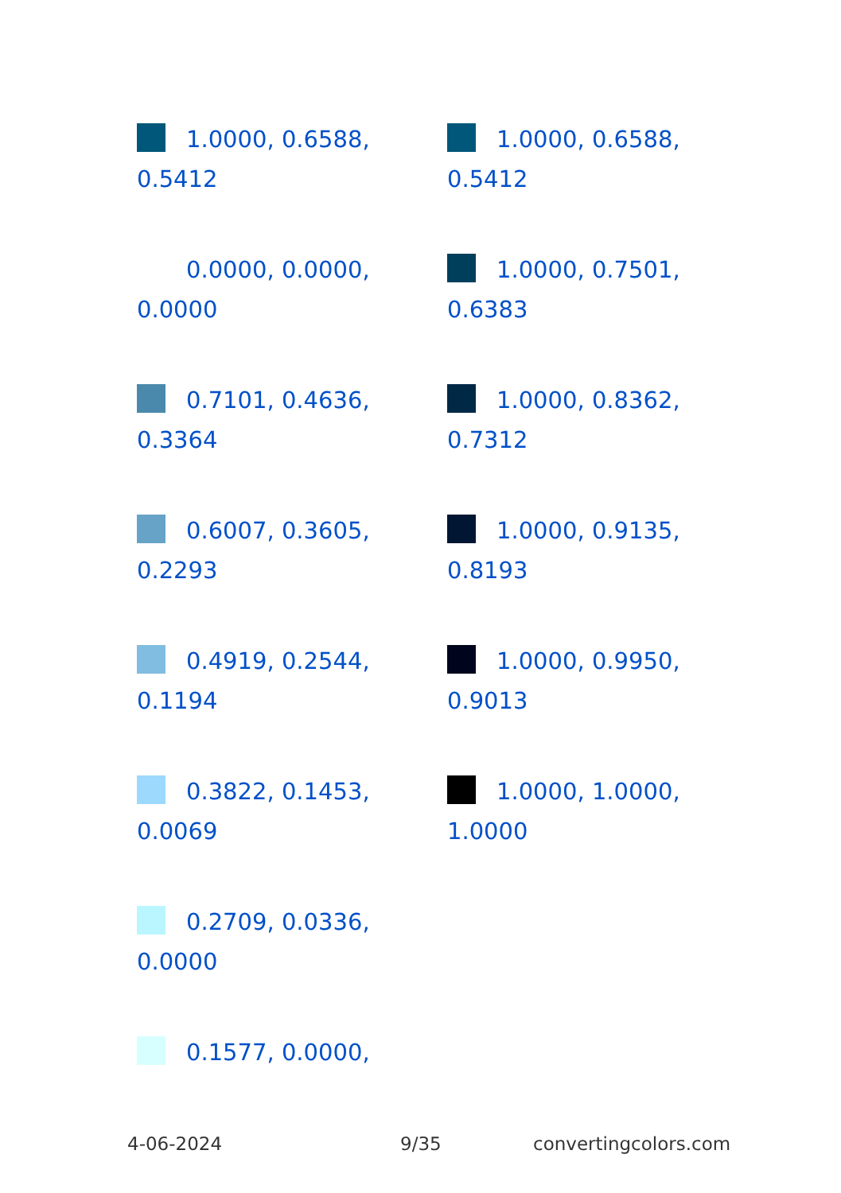1.0000, 0.6588, 0.5412
0.0000, 0.0000, 0.0000
0.7101, 0.4636, 0.3364
0.6007, 0.3605, 0.2293
0.4919, 0.2544, 0.1194
0.3822, 0.1453, 0.0069
0.2709, 0.0336, 0.0000
0.1577, 0.0000,
1.0000, 0.6588, 0.5412
1.0000, 0.7501, 0.6383
1.0000, 0.8362, 0.7312
1.0000, 0.9135, 0.8193
1.0000, 0.9950, 0.9013
1.0000, 1.0000, 1.0000
4-06-2024 9/35 convertingcolors.com